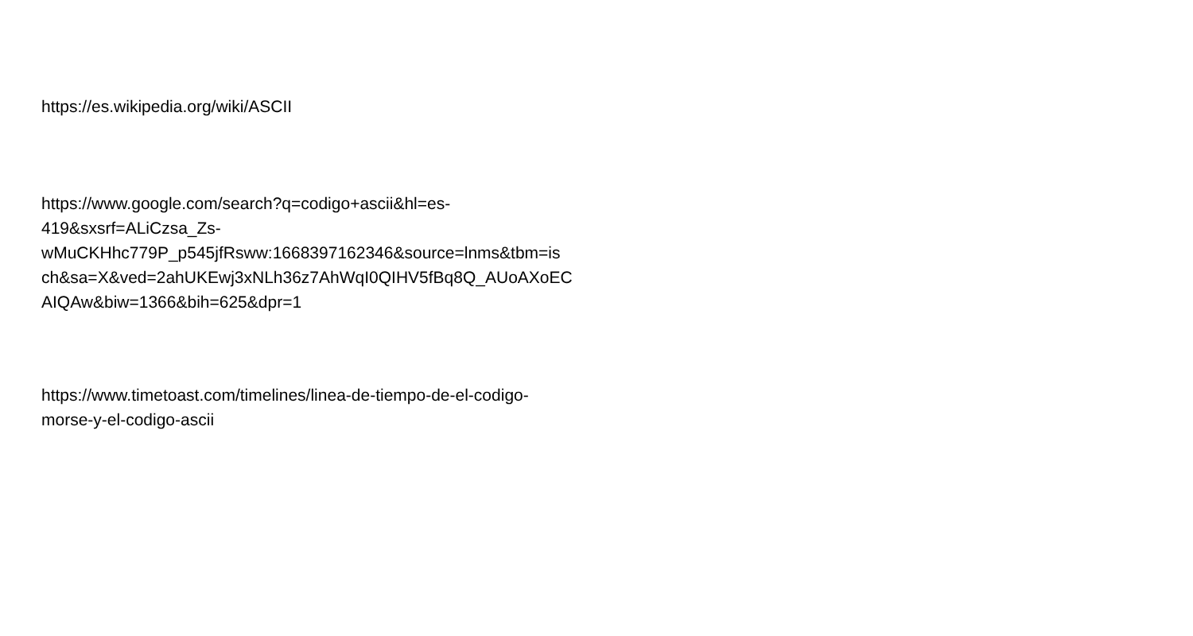https://es.wikipedia.org/wiki/ASCII
https://www.google.com/search?q=codigo+ascii&hl=es-
419&sxsrf=ALiCzsa_Zs-
wMuCKHhc779P_p545jfRsww:1668397162346&source=lnms&tbm=is
ch&sa=X&ved=2ahUKEwj3xNLh36z7AhWqI0QIHV5fBq8Q_AUoAXoEC
AIQAw&biw=1366&bih=625&dpr=1
https://www.timetoast.com/timelines/linea-de-tiempo-de-el-codigo-
morse-y-el-codigo-ascii